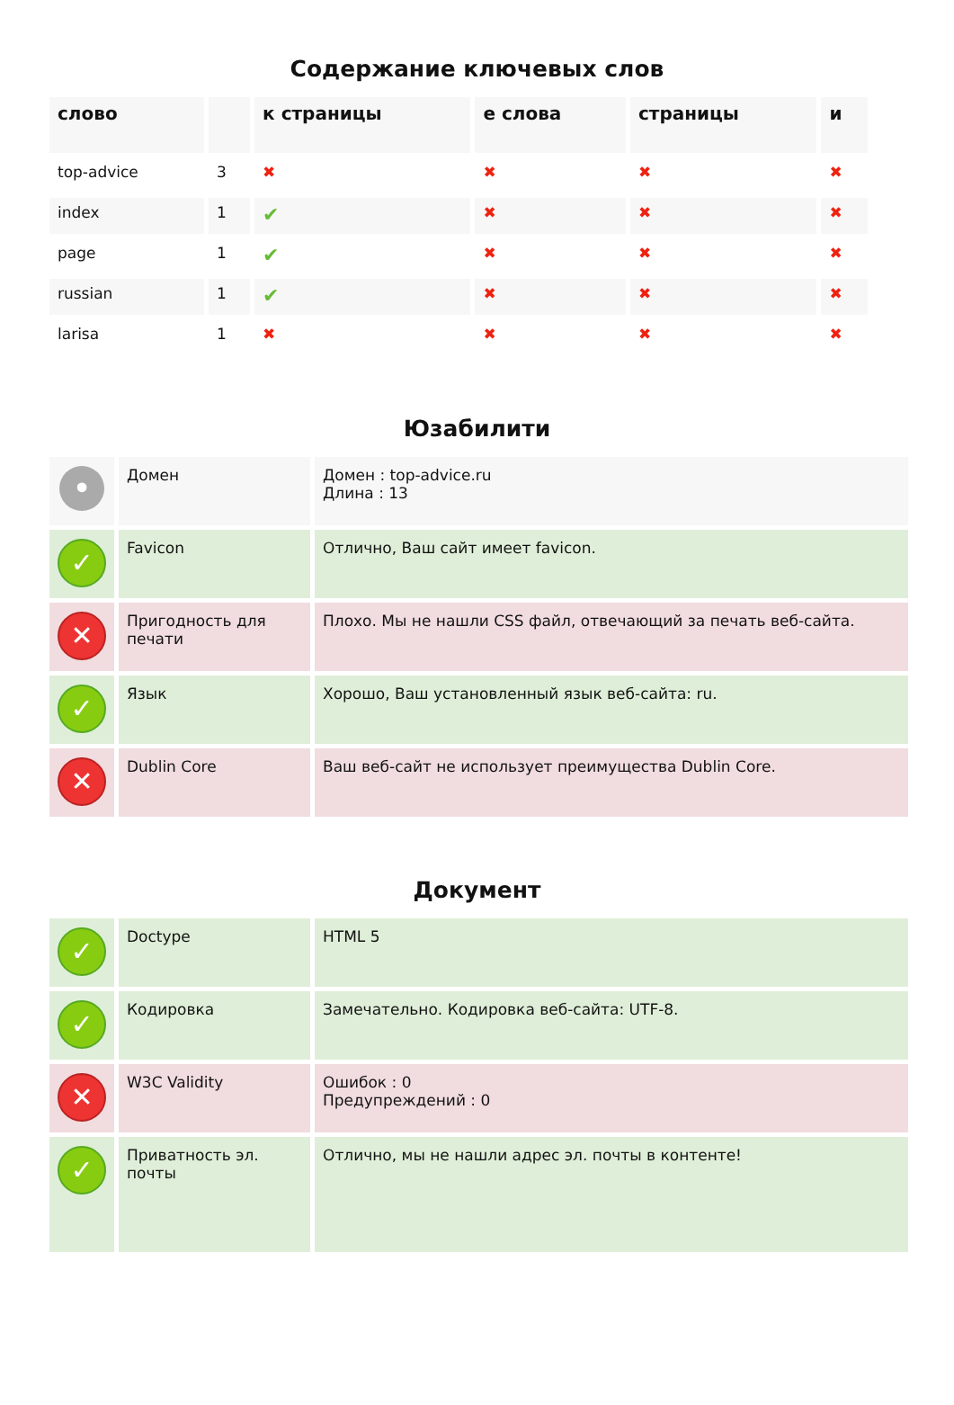Содержание ключевых слов
| слово | | к страницы | е слова | страницы | и |
| --- | --- | --- | --- | --- | --- |
| top-advice | 3 | ✖ | ✖ | ✖ | ✖ |
| index | 1 | ✔ | ✖ | ✖ | ✖ |
| page | 1 | ✔ | ✖ | ✖ | ✖ |
| russian | 1 | ✔ | ✖ | ✖ | ✖ |
| larisa | 1 | ✖ | ✖ | ✖ | ✖ |
Юзабилити
| • | Домен | Домен : top-advice.ru Длина : 13 |
| ✓ | Favicon | Отлично, Ваш сайт имеет favicon. |
| ✕ | Пригодность для печати | Плохо. Мы не нашли CSS файл, отвечающий за печать веб-сайта. |
| ✓ | Язык | Хорошо, Ваш установленный язык веб-сайта: ru. |
| ✕ | Dublin Core | Ваш веб-сайт не использует преимущества Dublin Core. |
Документ
| ✓ | Doctype | HTML 5 |
| ✓ | Кодировка | Замечательно. Кодировка веб-сайта: UTF-8. |
| ✕ | W3C Validity | Ошибок : 0 Предупреждений : 0 |
| ✓ | Приватность эл. почты | Отлично, мы не нашли адрес эл. почты в контенте! |